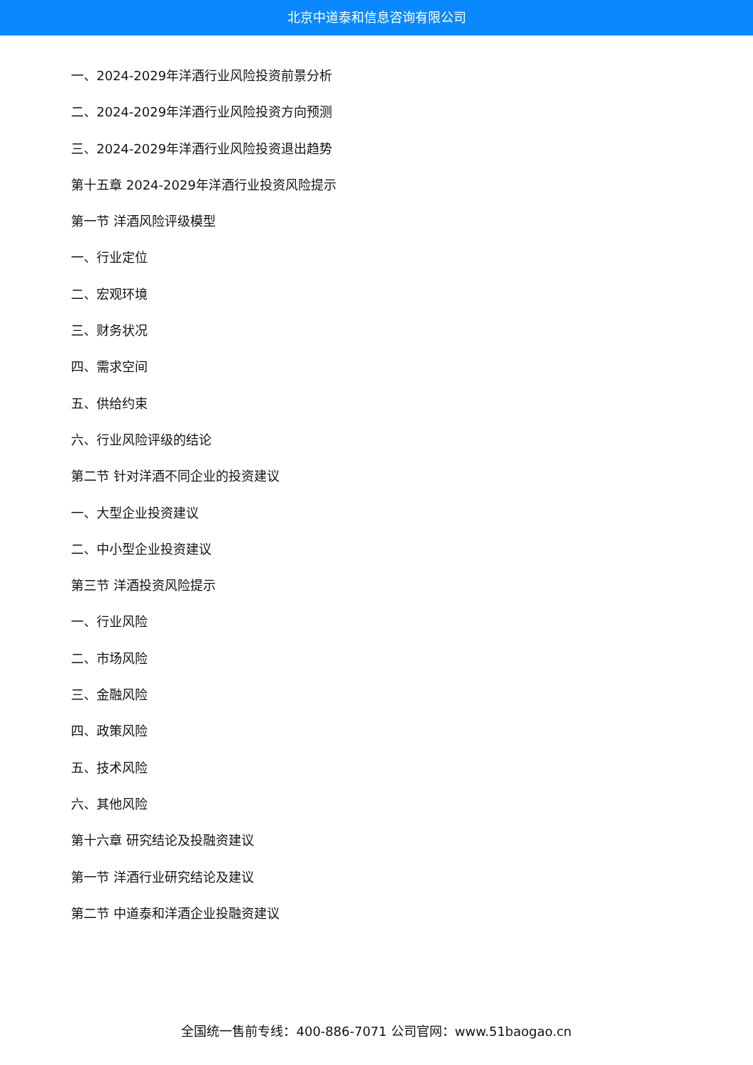北京中道泰和信息咨询有限公司
一、2024-2029年洋酒行业风险投资前景分析
二、2024-2029年洋酒行业风险投资方向预测
三、2024-2029年洋酒行业风险投资退出趋势
第十五章 2024-2029年洋酒行业投资风险提示
第一节 洋酒风险评级模型
一、行业定位
二、宏观环境
三、财务状况
四、需求空间
五、供给约束
六、行业风险评级的结论
第二节 针对洋酒不同企业的投资建议
一、大型企业投资建议
二、中小型企业投资建议
第三节 洋酒投资风险提示
一、行业风险
二、市场风险
三、金融风险
四、政策风险
五、技术风险
六、其他风险
第十六章 研究结论及投融资建议
第一节 洋酒行业研究结论及建议
第二节 中道泰和洋酒企业投融资建议
全国统一售前专线：400-886-7071 公司官网：www.51baogao.cn